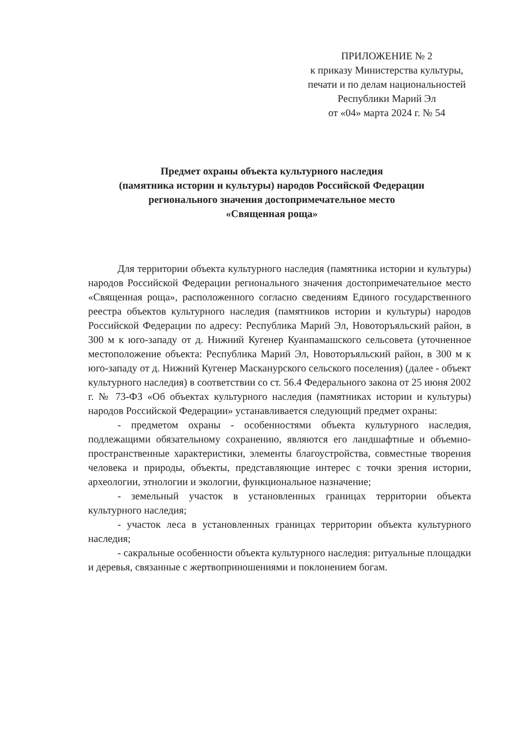ПРИЛОЖЕНИЕ № 2
к приказу Министерства культуры,
печати и по делам национальностей
Республики Марий Эл
от «04» марта 2024 г. № 54
Предмет охраны объекта культурного наследия
(памятника истории и культуры) народов Российской Федерации
регионального значения достопримечательное место
«Священная роща»
Для территории объекта культурного наследия (памятника истории и культуры) народов Российской Федерации регионального значения достопримечательное место «Священная роща», расположенного согласно сведениям Единого государственного реестра объектов культурного наследия (памятников истории и культуры) народов Российской Федерации по адресу: Республика Марий Эл, Новоторъяльский район, в 300 м к юго-западу от д. Нижний Кугенер Куанпамашского сельсовета (уточненное местоположение объекта: Республика Марий Эл, Новоторъяльский район, в 300 м к юго-западу от д. Нижний Кугенер Масканурского сельского поселения) (далее - объект культурного наследия) в соответствии со ст. 56.4 Федерального закона от 25 июня 2002 г. № 73-ФЗ «Об объектах культурного наследия (памятниках истории и культуры) народов Российской Федерации» устанавливается следующий предмет охраны:
- предметом охраны - особенностями объекта культурного наследия, подлежащими обязательному сохранению, являются его ландшафтные и объемно-пространственные характеристики, элементы благоустройства, совместные творения человека и природы, объекты, представляющие интерес с точки зрения истории, археологии, этнологии и экологии, функциональное назначение;
- земельный участок в установленных границах территории объекта культурного наследия;
- участок леса в установленных границах территории объекта культурного наследия;
- сакральные особенности объекта культурного наследия: ритуальные площадки и деревья, связанные с жертвоприношениями и поклонением богам.